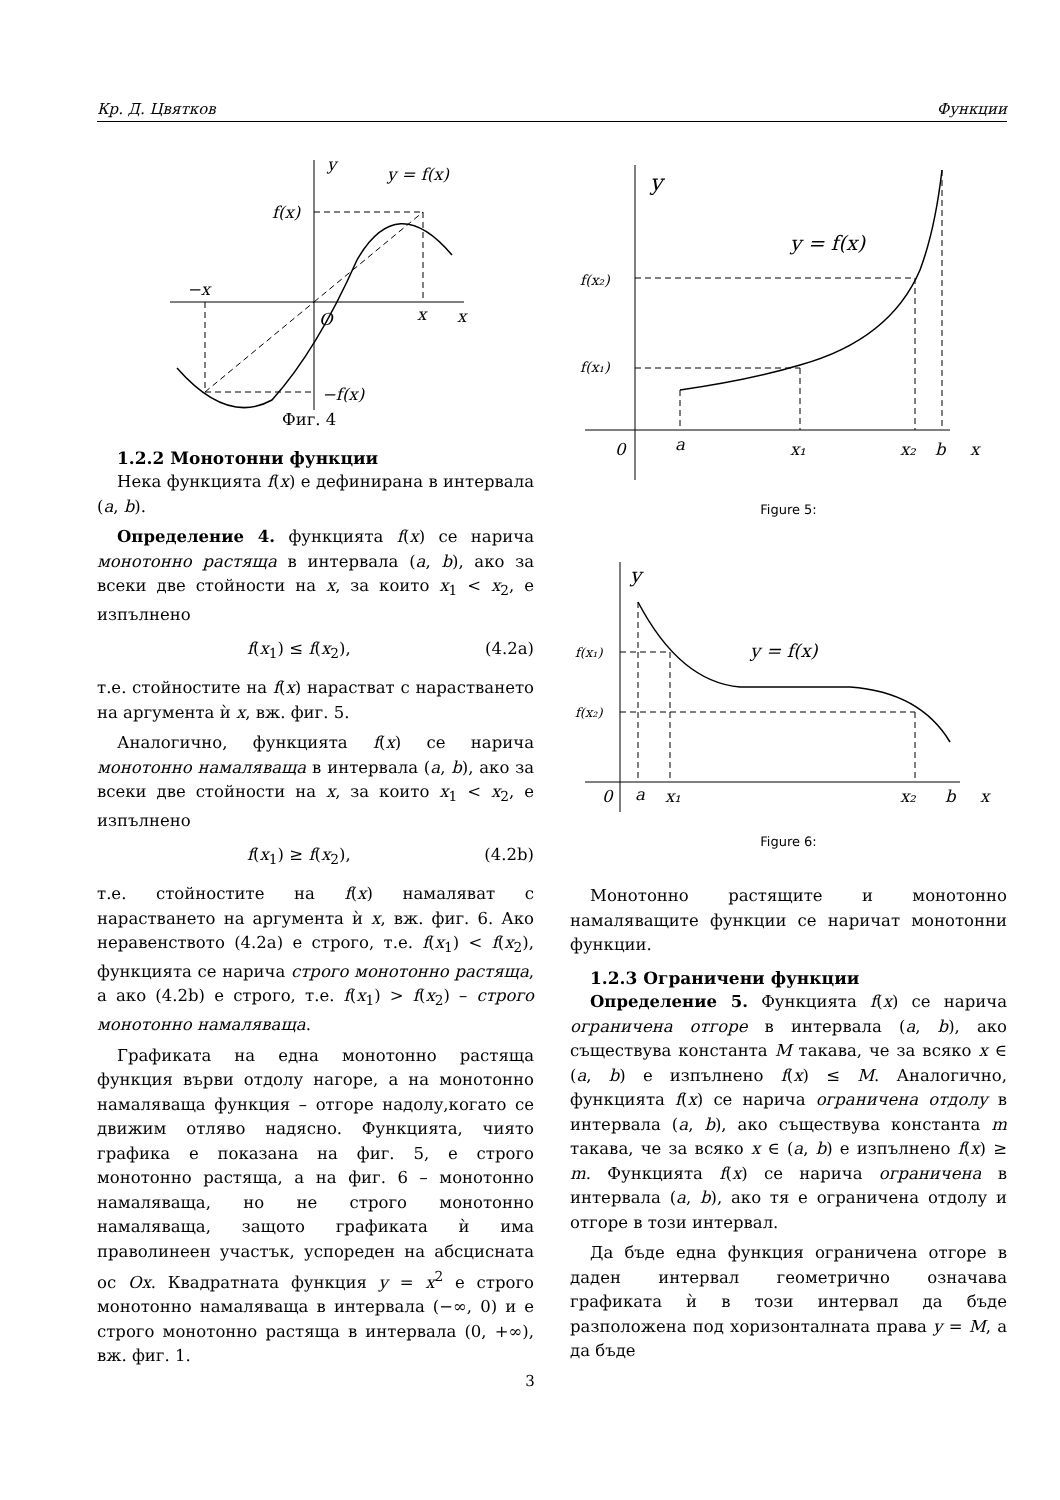Кр. Д. Цвятков Функции
y
y = f(x)
f(x)
−x
O
x
x
−f(x)
Фиг. 4
1.2.2 Монотонни функции
Нека функцията f(x) е дефинирана в интервала (a, b).
Определение 4. функцията f(x) се нарича монотонно растяща в интервала (a, b), ако за всеки две стойности на x, за които x<sub>1</sub> < x<sub>2</sub>, е изпълнено
f(x<sub>1</sub>) ≤ f(x<sub>2</sub>), (4.2a)
т.е. стойностите на f(x) нарастват с нарастването на аргумента ѝ x, вж. фиг. 5.
Аналогично, функцията f(x) се нарича монотонно намаляваща в интервала (a, b), ако за всеки две стойности на x, за които x<sub>1</sub> < x<sub>2</sub>, е изпълнено
f(x<sub>1</sub>) ≥ f(x<sub>2</sub>), (4.2b)
т.е. стойностите на f(x) намаляват с нарастването на аргумента ѝ x, вж. фиг. 6. Ако неравенството (4.2a) е строго, т.е. f(x<sub>1</sub>) < f(x<sub>2</sub>), функцията се нарича строго монотонно растяща, а ако (4.2b) е строго, т.е. f(x<sub>1</sub>) > f(x<sub>2</sub>) – строго монотонно намаляваща.
Графиката на една монотонно растяща функция върви отдолу нагоре, а на монотонно намаляваща функция – отгоре надолу,когато се движим отляво надясно. Функцията, чиято графика е показана на фиг. 5, е строго монотонно растяща, а на фиг. 6 – монотонно намаляваща, но не строго монотонно намаляваща, защото графиката ѝ има праволинеен участък, успореден на абсцисната ос Ox. Квадратната функция y = x<sup>2</sup> е строго монотонно намаляваща в интервала (−∞, 0) и е строго монотонно растяща в интервала (0, +∞), вж. фиг. 1.
y
y = f(x)
f(x₂)
f(x₁)
0
a
x₁
x₂
b
x
Figure 5:
y
y = f(x)
f(x₁)
f(x₂)
0
a
x₁
x₂
b
x
Figure 6:
Монотонно растящите и монотонно намаляващите функции се наричат монотонни функции.
1.2.3 Ограничени функции
Определение 5. Функцията f(x) се нарича ограничена отгоре в интервала (a, b), ако съществува константа M такава, че за всяко x ∈ (a, b) е изпълнено f(x) ≤ M. Аналогично, функцията f(x) се нарича ограничена отдолу в интервала (a, b), ако съществува константа m такава, че за всяко x ∈ (a, b) е изпълнено f(x) ≥ m. Функцията f(x) се нарича ограничена в интервала (a, b), ако тя е ограничена отдолу и отгоре в този интервал.
Да бъде една функция ограничена отгоре в даден интервал геометрично означава графиката ѝ в този интервал да бъде разположена под хоризонталната права y = M, а да бъде
3